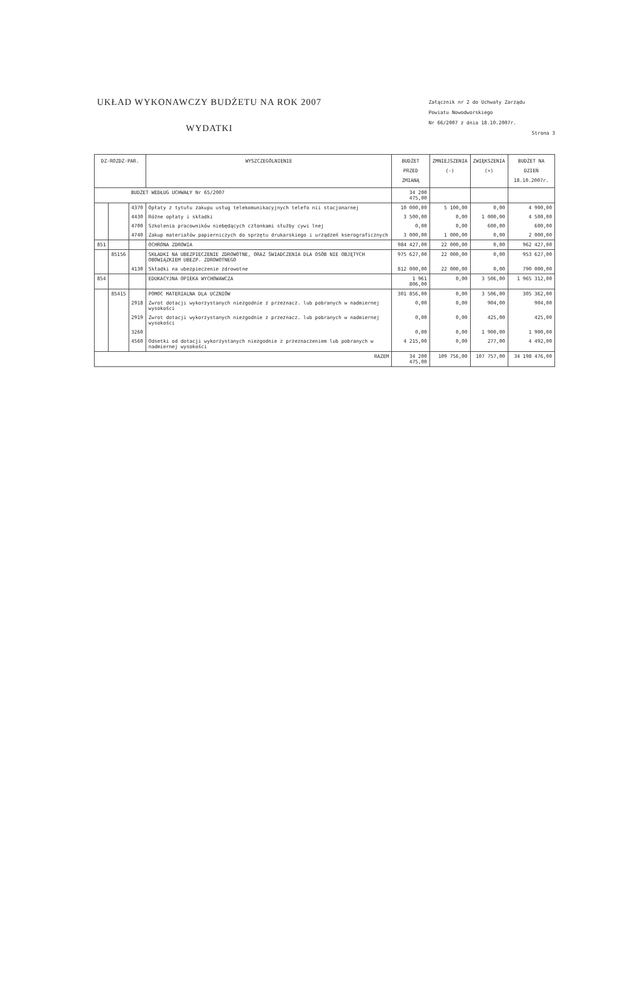UKŁAD WYKONAWCZY BUDŻETU NA ROK 2007
WYDATKI
Załącznik nr 2 do Uchwały Zarządu
Powiatu Nowodworskiego
Nr 66/2007 z dnia 18.10.2007r.
Strona 3
| DZ-ROZDZ-PAR. | | | WYSZCZEGÓLNIENIE | BUDŻET PRZED ZMIANĄ | ZMNIEJSZENIA (-) | ZWIĘKSZENIA (+) | BUDŻET NA DZIEŃ 18.10.2007r. |
| --- | --- | --- | --- | --- | --- | --- | --- |
| BUDŻET WEDŁUG UCHWAŁY Nr 65/2007 | | | | 34 200 475,00 | | | |
| | | 4370 | Opłaty z tytułu zakupu usług telekomunikacyjnych telefo nii stacjonarnej | 10 000,00 | 5 100,00 | 0,00 | 4 900,00 |
| | | 4430 | Różne opłaty i składki | 3 500,00 | 0,00 | 1 000,00 | 4 500,00 |
| | | 4700 | Szkolenia pracowników niebędących członkami służby cywi lnej | 0,00 | 0,00 | 600,00 | 600,00 |
| | | 4740 | Zakup materiałów papierniczych do sprzętu drukarskiego i urządzeń kserograficznych | 3 000,00 | 1 000,00 | 0,00 | 2 000,00 |
| 851 | | | OCHRONA ZDROWIA | 984 427,00 | 22 000,00 | 0,00 | 962 427,00 |
| | 85156 | | SKŁADKI NA UBEZPIECZENIE ZDROWOTNE, ORAZ ŚWIADCZENIA DLA OSÓB NIE OBJĘTYCH OBOWIĄZKIEM UBEZP. ZDROWOTNEGO | 975 627,00 | 22 000,00 | 0,00 | 953 627,00 |
| | | 4130 | Składki na ubezpieczenie zdrowotne | 812 000,00 | 22 000,00 | 0,00 | 790 000,00 |
| 854 | | | EDUKACYJNA OPIEKA WYCHOWAWCZA | 1 961 806,00 | 0,00 | 3 506,00 | 1 965 312,00 |
| | 85415 | | POMOC MATERIALNA DLA UCZNIÓW | 301 856,00 | 0,00 | 3 506,00 | 305 362,00 |
| | | 2918 | Zwrot dotacji wykorzystanych niezgodnie z przeznacz. lub pobranych w nadmiernej wysokości | 0,00 | 0,00 | 904,00 | 904,00 |
| | | 2919 | Zwrot dotacji wykorzystanych niezgodnie z przeznacz. lub pobranych w nadmiernej wysokości | 0,00 | 0,00 | 425,00 | 425,00 |
| | | 3260 | | 0,00 | 0,00 | 1 900,00 | 1 900,00 |
| | | 4560 | Odsetki od dotacji wykorzystanych niezgodnie z przeznaczeniem lub pobranych w nadmiernej wysokości | 4 215,00 | 0,00 | 277,00 | 4 492,00 |
| RAZEM | | | | 34 200 475,00 | 109 756,00 | 107 757,00 | 34 198 476,00 |